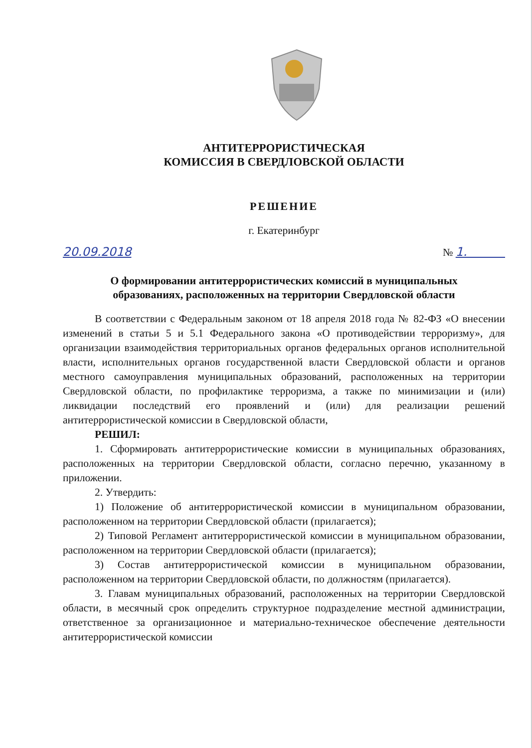АНТИТЕРРОРИСТИЧЕСКАЯ
КОМИССИЯ В СВЕРДЛОВСКОЙ ОБЛАСТИ
РЕШЕНИЕ
г. Екатеринбург
20.09.2018 № 1.
О формировании антитеррористических комиссий в муниципальных
образованиях, расположенных на территории Свердловской области
В соответствии с Федеральным законом от 18 апреля 2018 года № 82-ФЗ «О внесении изменений в статьи 5 и 5.1 Федерального закона «О противодействии терроризму», для организации взаимодействия территориальных органов федеральных органов исполнительной власти, исполнительных органов государственной власти Свердловской области и органов местного самоуправления муниципальных образований, расположенных на территории Свердловской области, по профилактике терроризма, а также по минимизации и (или) ликвидации последствий его проявлений и (или) для реализации решений антитеррористической комиссии в Свердловской области,
РЕШИЛ:
1. Сформировать антитеррористические комиссии в муниципальных образованиях, расположенных на территории Свердловской области, согласно перечню, указанному в приложении.
2. Утвердить:
1) Положение об антитеррористической комиссии в муниципальном образовании, расположенном на территории Свердловской области (прилагается);
2) Типовой Регламент антитеррористической комиссии в муниципальном образовании, расположенном на территории Свердловской области (прилагается);
3) Состав антитеррористической комиссии в муниципальном образовании, расположенном на территории Свердловской области, по должностям (прилагается).
3. Главам муниципальных образований, расположенных на территории Свердловской области, в месячный срок определить структурное подразделение местной администрации, ответственное за организационное и материально-техническое обеспечение деятельности антитеррористической комиссии